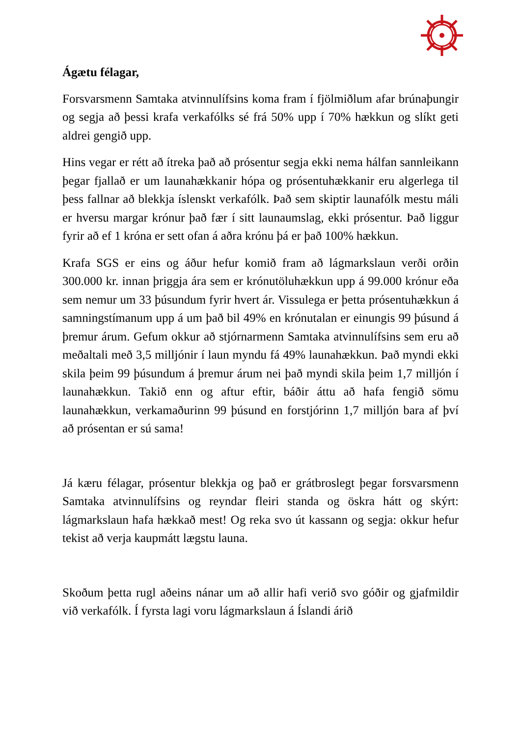Ágætu félagar,
Forsvarsmenn Samtaka atvinnulífsins koma fram í fjölmiðlum afar brúnaþungir og segja að þessi krafa verkafólks sé frá 50% upp í 70% hækkun og slíkt geti aldrei gengið upp.
Hins vegar er rétt að ítreka það að prósentur segja ekki nema hálfan sannleikann þegar fjallað er um launahækkanir hópa og prósentuhækkanir eru algerlega til þess fallnar að blekkja íslenskt verkafólk. Það sem skiptir launafólk mestu máli er hversu margar krónur það fær í sitt launaumslag, ekki prósentur. Það liggur fyrir að ef 1 króna er sett ofan á aðra krónu þá er það 100% hækkun.
Krafa SGS er eins og áður hefur komið fram að lágmarkslaun verði orðin 300.000 kr. innan þriggja ára sem er krónutöluhækkun upp á 99.000 krónur eða sem nemur um 33 þúsundum fyrir hvert ár. Vissulega er þetta prósentuhækkun á samningstímanum upp á um það bil 49% en krónutalan er einungis 99 þúsund á þremur árum. Gefum okkur að stjórnarmenn Samtaka atvinnulífsins sem eru að meðaltali með 3,5 milljónir í laun myndu fá 49% launahækkun. Það myndi ekki skila þeim 99 þúsundum á þremur árum nei það myndi skila þeim 1,7 milljón í launahækkun. Takið enn og aftur eftir, báðir áttu að hafa fengið sömu launahækkun, verkamaðurinn 99 þúsund en forstjórinn 1,7 milljón bara af því að prósentan er sú sama!
Já kæru félagar, prósentur blekkja og það er grátbroslegt þegar forsvarsmenn Samtaka atvinnulífsins og reyndar fleiri standa og öskra hátt og skýrt: lágmarkslaun hafa hækkað mest! Og reka svo út kassann og segja: okkur hefur tekist að verja kaupmátt lægstu launa.
Skoðum þetta rugl aðeins nánar um að allir hafi verið svo góðir og gjafmildir við verkafólk. Í fyrsta lagi voru lágmarkslaun á Íslandi árið